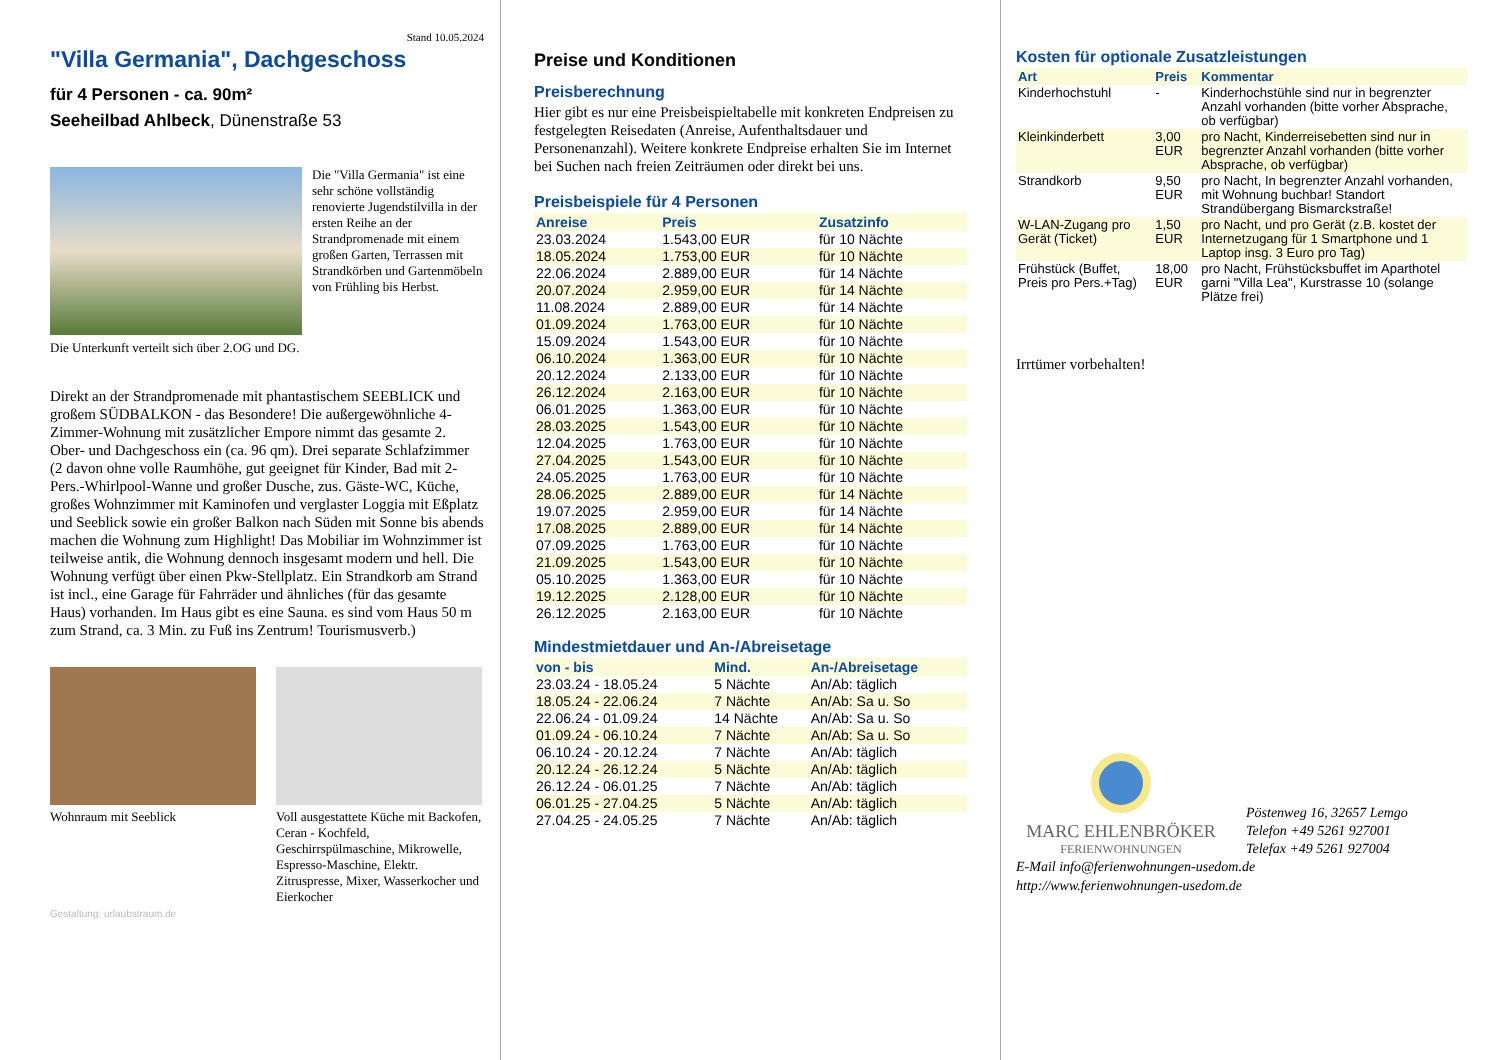Stand 10.05.2024
"Villa Germania", Dachgeschoss
für 4 Personen - ca. 90m²
Seeheilbad Ahlbeck, Dünenstraße 53
Die "Villa Germania" ist eine sehr schöne vollständig renovierte Jugendstilvilla in der ersten Reihe an der Strandpromenade mit einem großen Garten, Terrassen mit Strandkörben und Gartenmöbeln von Frühling bis Herbst.
Die Unterkunft verteilt sich über 2.OG und DG.
Direkt an der Strandpromenade mit phantastischem SEEBLICK und großem SÜDBALKON - das Besondere! Die außergewöhnliche 4-Zimmer-Wohnung mit zusätzlicher Empore nimmt das gesamte 2. Ober- und Dachgeschoss ein (ca. 96 qm). Drei separate Schlafzimmer (2 davon ohne volle Raumhöhe, gut geeignet für Kinder, Bad mit 2- Pers.-Whirlpool-Wanne und großer Dusche, zus. Gäste-WC, Küche, großes Wohnzimmer mit Kaminofen und verglaster Loggia mit Eßplatz und Seeblick sowie ein großer Balkon nach Süden mit Sonne bis abends machen die Wohnung zum Highlight! Das Mobiliar im Wohnzimmer ist teilweise antik, die Wohnung dennoch insgesamt modern und hell. Die Wohnung verfügt über einen Pkw-Stellplatz. Ein Strandkorb am Strand ist incl., eine Garage für Fahrräder und ähnliches (für das gesamte Haus) vorhanden. Im Haus gibt es eine Sauna. es sind vom Haus 50 m zum Strand, ca. 3 Min. zu Fuß ins Zentrum! Tourismusverb.)
Wohnraum mit Seeblick Voll ausgestattete Küche mit Backofen, Ceran - Kochfeld, Geschirrspülmaschine, Mikrowelle, Espresso-Maschine, Elektr. Zitruspresse, Mixer, Wasserkocher und Eierkocher
Gestaltung: urlaubstraum.de
Preise und Konditionen
Preisberechnung
Hier gibt es nur eine Preisbeispieltabelle mit konkreten Endpreisen zu festgelegten Reisedaten (Anreise, Aufenthaltsdauer und Personenanzahl). Weitere konkrete Endpreise erhalten Sie im Internet bei Suchen nach freien Zeiträumen oder direkt bei uns.
Preisbeispiele für 4 Personen
| Anreise | Preis | Zusatzinfo |
| --- | --- | --- |
| 23.03.2024 | 1.543,00 EUR | für 10 Nächte |
| 18.05.2024 | 1.753,00 EUR | für 10 Nächte |
| 22.06.2024 | 2.889,00 EUR | für 14 Nächte |
| 20.07.2024 | 2.959,00 EUR | für 14 Nächte |
| 11.08.2024 | 2.889,00 EUR | für 14 Nächte |
| 01.09.2024 | 1.763,00 EUR | für 10 Nächte |
| 15.09.2024 | 1.543,00 EUR | für 10 Nächte |
| 06.10.2024 | 1.363,00 EUR | für 10 Nächte |
| 20.12.2024 | 2.133,00 EUR | für 10 Nächte |
| 26.12.2024 | 2.163,00 EUR | für 10 Nächte |
| 06.01.2025 | 1.363,00 EUR | für 10 Nächte |
| 28.03.2025 | 1.543,00 EUR | für 10 Nächte |
| 12.04.2025 | 1.763,00 EUR | für 10 Nächte |
| 27.04.2025 | 1.543,00 EUR | für 10 Nächte |
| 24.05.2025 | 1.763,00 EUR | für 10 Nächte |
| 28.06.2025 | 2.889,00 EUR | für 14 Nächte |
| 19.07.2025 | 2.959,00 EUR | für 14 Nächte |
| 17.08.2025 | 2.889,00 EUR | für 14 Nächte |
| 07.09.2025 | 1.763,00 EUR | für 10 Nächte |
| 21.09.2025 | 1.543,00 EUR | für 10 Nächte |
| 05.10.2025 | 1.363,00 EUR | für 10 Nächte |
| 19.12.2025 | 2.128,00 EUR | für 10 Nächte |
| 26.12.2025 | 2.163,00 EUR | für 10 Nächte |
Mindestmietdauer und An-/Abreisetage
| von - bis | Mind. | An-/Abreisetage |
| --- | --- | --- |
| 23.03.24 - 18.05.24 | 5 Nächte | An/Ab: täglich |
| 18.05.24 - 22.06.24 | 7 Nächte | An/Ab: Sa u. So |
| 22.06.24 - 01.09.24 | 14 Nächte | An/Ab: Sa u. So |
| 01.09.24 - 06.10.24 | 7 Nächte | An/Ab: Sa u. So |
| 06.10.24 - 20.12.24 | 7 Nächte | An/Ab: täglich |
| 20.12.24 - 26.12.24 | 5 Nächte | An/Ab: täglich |
| 26.12.24 - 06.01.25 | 7 Nächte | An/Ab: täglich |
| 06.01.25 - 27.04.25 | 5 Nächte | An/Ab: täglich |
| 27.04.25 - 24.05.25 | 7 Nächte | An/Ab: täglich |
Kosten für optionale Zusatzleistungen
| Art | Preis | Kommentar |
| --- | --- | --- |
| Kinderhochstuhl | - | Kinderhochstühle sind nur in begrenzter Anzahl vorhanden (bitte vorher Absprache, ob verfügbar) |
| Kleinkinderbett | 3,00 EUR | pro Nacht, Kinderreisebetten sind nur in begrenzter Anzahl vorhanden (bitte vorher Absprache, ob verfügbar) |
| Strandkorb | 9,50 EUR | pro Nacht, In begrenzter Anzahl vorhanden, mit Wohnung buchbar! Standort Strandübergang Bismarckstraße! |
| W-LAN-Zugang pro Gerät (Ticket) | 1,50 EUR | pro Nacht, und pro Gerät (z.B. kostet der Internetzugang für 1 Smartphone und 1 Laptop insg. 3 Euro pro Tag) |
| Frühstück (Buffet, Preis pro Pers.+Tag) | 18,00 EUR | pro Nacht, Frühstücksbuffet im Aparthotel garni "Villa Lea", Kurstrasse 10 (solange Plätze frei) |
Irrtümer vorbehalten!
MARC EHLENBRÖKER
FERIENWOHNUNGEN
Pöstenweg 16, 32657 Lemgo
Telefon +49 5261 927001
Telefax +49 5261 927004
E-Mail info@ferienwohnungen-usedom.de
http://www.ferienwohnungen-usedom.de